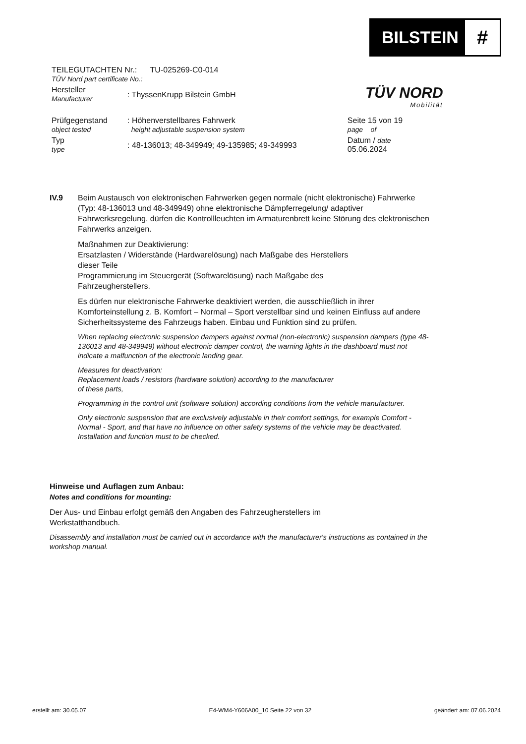BILSTEIN
#
TÜV NORD
Mobilität
| TEILEGUTACHTEN Nr.: TU-025269-C0-014 TÜV Nord part certificate No.: | | | |
| Hersteller Manufacturer | : ThyssenKrupp Bilstein GmbH | | |
| Prüfgegenstand object tested | : Höhenverstellbares Fahrwerk height adjustable suspension system | Seite 15 von 19 page of | |
| Typ type | : 48-136013; 48-349949; 49-135985; 49-349993 | Datum / date 05.06.2024 | |
IV.9 Beim Austausch von elektronischen Fahrwerken gegen normale (nicht elektronische) Fahrwerke (Typ: 48-136013 und 48-349949) ohne elektronische Dämpferregelung/ adaptiver Fahrwerksregelung, dürfen die Kontrollleuchten im Armaturenbrett keine Störung des elektronischen Fahrwerks anzeigen.
Maßnahmen zur Deaktivierung:
Ersatzlasten / Widerstände (Hardwarelösung) nach Maßgabe des Herstellers
dieser Teile
Programmierung im Steuergerät (Softwarelösung) nach Maßgabe des
Fahrzeugherstellers.
Es dürfen nur elektronische Fahrwerke deaktiviert werden, die ausschließlich in ihrer Komforteinstellung z. B. Komfort – Normal – Sport verstellbar sind und keinen Einfluss auf andere Sicherheitssysteme des Fahrzeugs haben. Einbau und Funktion sind zu prüfen.
When replacing electronic suspension dampers against normal (non-electronic) suspension dampers (type 48-136013 and 48-349949) without electronic damper control, the warning lights in the dashboard must not indicate a malfunction of the electronic landing gear.
Measures for deactivation:
Replacement loads / resistors (hardware solution) according to the manufacturer
of these parts,
Programming in the control unit (software solution) according conditions from the vehicle manufacturer.
Only electronic suspension that are exclusively adjustable in their comfort settings, for example Comfort - Normal - Sport, and that have no influence on other safety systems of the vehicle may be deactivated. Installation and function must to be checked.
Hinweise und Auflagen zum Anbau:
Notes and conditions for mounting:
Der Aus- und Einbau erfolgt gemäß den Angaben des Fahrzeugherstellers im
Werkstatthandbuch.
Disassembly and installation must be carried out in accordance with the manufacturer's instructions as contained in the workshop manual.
erstellt am: 30.05.07 E4-WM4-Y606A00_10 Seite 22 von 32 geändert am: 07.06.2024